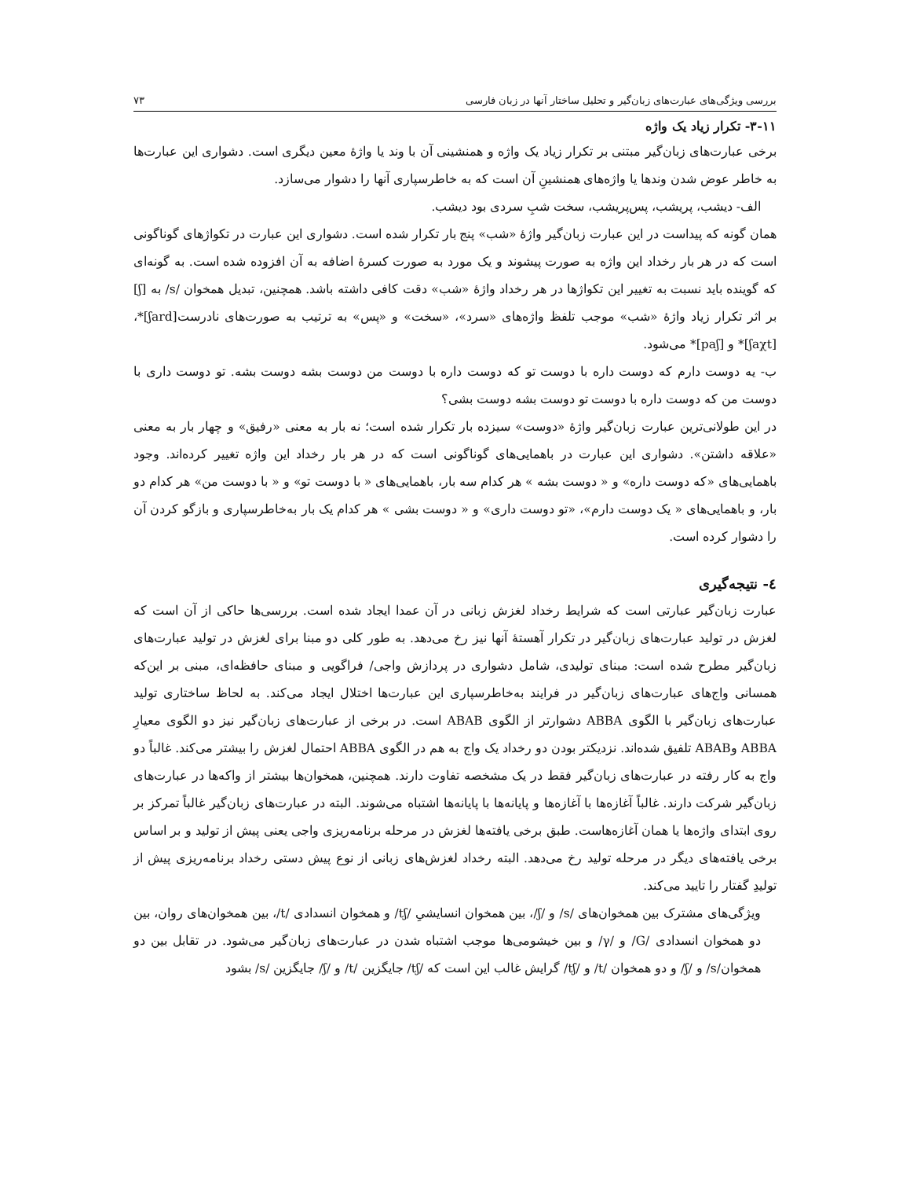بررسی ویژگی‌های عبارت‌های زبان‌گیر و تحلیل ساختار آنها در زبان فارسی ۷۳
۳-۱۱- تکرار زیاد یک واژه
برخی عبارت‌های زبان‌گیر مبتنی بر تکرار زیاد یک واژه و همنشینی آن با وند یا واژهٔ معین دیگری است. دشواری این عبارت‌ها به خاطر عوض شدن وندها یا واژه‌های همنشینِ آن است که به خاطرسپاری آنها را دشوار می‌سازد.
الف- دیشب، پریشب، پس‌پریشب، سخت شبِ سردی بود دیشب.
همان گونه که پیداست در این عبارت زبان‌گیر واژهٔ «شب» پنج بار تکرار شده است. دشواری این عبارت در تکواژهای گوناگونی است که در هر بار رخداد این واژه به صورت پیشوند و یک مورد به صورت کسرهٔ اضافه به آن افزوده شده است. به گونه‌ای که گوینده باید نسبت به تغییر این تکواژها در هر رخداد واژهٔ «شب» دقت کافی داشته باشد. همچنین، تبدیل همخوان /s/ به [ʃ] بر اثر تکرار زیاد واژهٔ «شب» موجب تلفظ واژه‌های «سرد»، «سخت» و «پس» به ترتیب به صورت‌های نادرست[ʃard]*، [ʃaχt]* و [paʃ]* می‌شود.
ب- یه دوست دارم که دوست داره با دوست تو که دوست داره با دوست من دوست بشه دوست بشه. تو دوست داری با دوست من که دوست داره با دوست تو دوست بشه دوست بشی؟
در این طولانی‌ترین عبارت زبان‌گیر واژهٔ «دوست» سیزده بار تکرار شده است؛ نه بار به معنی «رفیق» و چهار بار به معنی «علاقه داشتن». دشواری این عبارت در باهمایی‌های گوناگونی است که در هر بار رخداد این واژه تغییر کرده‌اند. وجود باهمایی‌های «که دوست داره» و « دوست بشه » هر کدام سه بار، باهمایی‌های « با دوست تو» و « با دوست من» هر کدام دو بار، و باهمایی‌های « یک دوست دارم»، «تو دوست داری» و « دوست بشی » هر کدام یک بار به‌خاطرسپاری و بازگو کردن آن را دشوار کرده است.
٤- نتیجه‌گیری
عبارت زبان‌گیر عبارتی است که شرایط رخداد لغزش زبانی در آن عمدا ایجاد شده است. بررسی‌ها حاکی از آن است که لغزش در تولید عبارت‌های زبان‌گیر در تکرار آهستهٔ آنها نیز رخ می‌دهد. به طور کلی دو مبنا برای لغزش در تولید عبارت‌های زبان‌گیر مطرح شده است: مبنای تولیدی، شامل دشواری در پردازش واجی/ فراگویی و مبنای حافظه‌ای، مبنی بر این‌که همسانی واج‌های عبارت‌های زبان‌گیر در فرایند به‌خاطرسپاری این عبارت‌ها اختلال ایجاد می‌کند. به لحاظ ساختاری تولید عبارت‌های زبان‌گیر با الگوی ABBA دشوارتر از الگوی ABAB است. در برخی از عبارت‌های زبان‌گیر نیز دو الگوی معیارِ ABBA وABAB تلفیق شده‌اند. نزدیکتر بودن دو رخداد یک واج به هم در الگوی ABBA احتمال لغزش را بیشتر می‌کند. غالباً دو واج به کار رفته در عبارت‌های زبان‌گیر فقط در یک مشخصه تفاوت دارند. همچنین، همخوان‌ها بیشتر از واکه‌ها در عبارت‌های زبان‌گیر شرکت دارند. غالباً آغازه‌ها با آغازه‌ها و پایانه‌ها با پایانه‌ها اشتباه می‌شوند. البته در عبارت‌های زبان‌گیر غالباً تمرکز بر روی ابتدای واژه‌ها یا همان آغازه‌هاست. طبق برخی یافته‌ها لغزش در مرحله برنامه‌ریزی واجی یعنی پیش از تولید و بر اساس برخی یافته‌های دیگر در مرحله تولید رخ می‌دهد. البته رخداد لغزش‌های زبانی از نوع پیش دستی رخداد برنامه‌ریزی پیش از تولیدِ گفتار را تایید می‌کند.
ویژگی‌های مشترک بین همخوان‌های /s/ و /ʃ/، بین همخوان انسایشیِ /tʃ/ و همخوان انسدادی /t/، بین همخوان‌های روان، بین دو همخوان انسدادی /G/ و /γ/ و بین خیشومی‌ها موجب اشتباه شدن در عبارت‌های زبان‌گیر می‌شود. در تقابل بین دو همخوان/s/ و /ʃ/ و دو همخوان /t/ و /tʃ/ گرایش غالب این است که /tʃ/ جایگزین /t/ و /ʃ/ جایگزین /s/ بشود